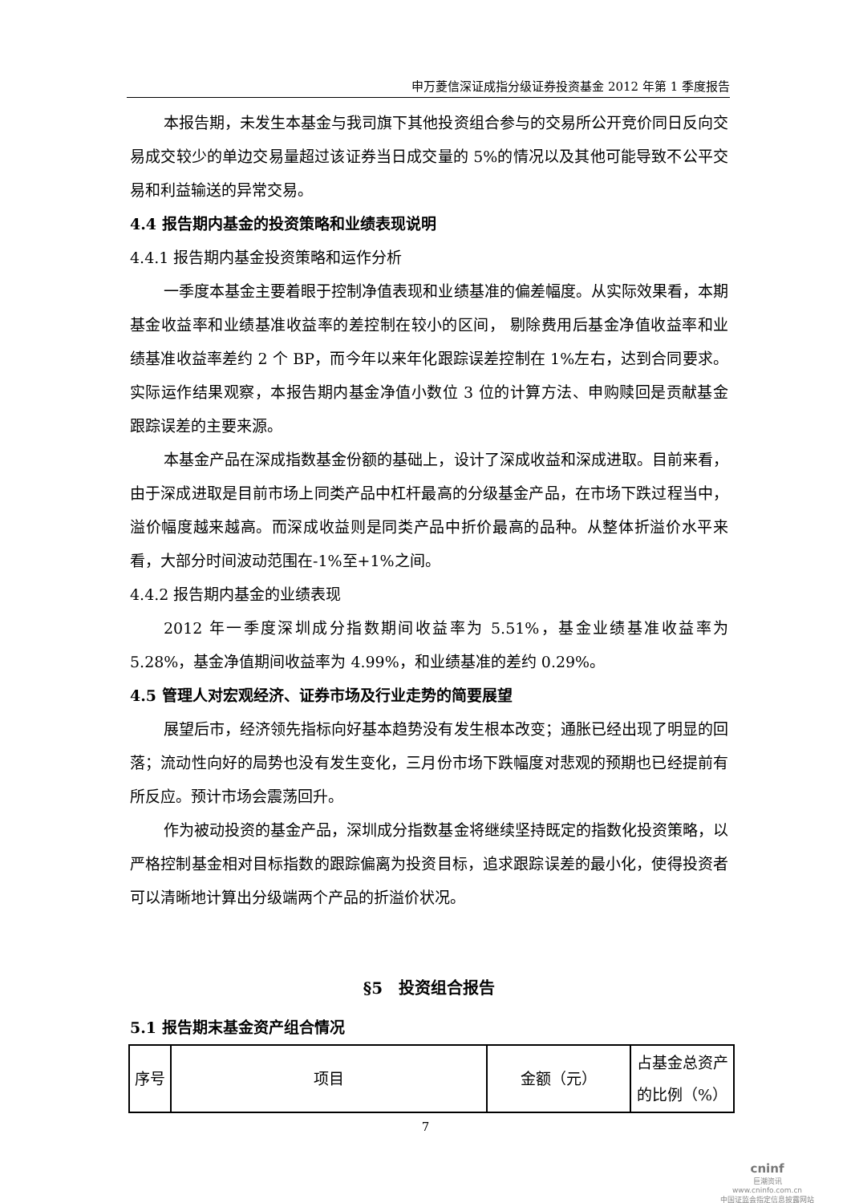申万菱信深证成指分级证券投资基金 2012 年第 1 季度报告
本报告期，未发生本基金与我司旗下其他投资组合参与的交易所公开竞价同日反向交易成交较少的单边交易量超过该证券当日成交量的 5%的情况以及其他可能导致不公平交易和利益输送的异常交易。
4.4 报告期内基金的投资策略和业绩表现说明
4.4.1 报告期内基金投资策略和运作分析
一季度本基金主要着眼于控制净值表现和业绩基准的偏差幅度。从实际效果看，本期基金收益率和业绩基准收益率的差控制在较小的区间， 剔除费用后基金净值收益率和业绩基准收益率差约 2 个 BP，而今年以来年化跟踪误差控制在 1%左右，达到合同要求。实际运作结果观察，本报告期内基金净值小数位 3 位的计算方法、申购赎回是贡献基金跟踪误差的主要来源。
本基金产品在深成指数基金份额的基础上，设计了深成收益和深成进取。目前来看，由于深成进取是目前市场上同类产品中杠杆最高的分级基金产品，在市场下跌过程当中，溢价幅度越来越高。而深成收益则是同类产品中折价最高的品种。从整体折溢价水平来看，大部分时间波动范围在-1%至+1%之间。
4.4.2 报告期内基金的业绩表现
2012 年一季度深圳成分指数期间收益率为 5.51%，基金业绩基准收益率为 5.28%，基金净值期间收益率为 4.99%，和业绩基准的差约 0.29%。
4.5 管理人对宏观经济、证券市场及行业走势的简要展望
展望后市，经济领先指标向好基本趋势没有发生根本改变；通胀已经出现了明显的回落；流动性向好的局势也没有发生变化，三月份市场下跌幅度对悲观的预期也已经提前有所反应。预计市场会震荡回升。
作为被动投资的基金产品，深圳成分指数基金将继续坚持既定的指数化投资策略，以严格控制基金相对目标指数的跟踪偏离为投资目标，追求跟踪误差的最小化，使得投资者可以清晰地计算出分级端两个产品的折溢价状况。
§5　投资组合报告
5.1 报告期末基金资产组合情况
| 序号 | 项目 | 金额（元） | 占基金总资产的比例（%） |
7
cninf
巨潮资讯
www.cninfo.com.cn
中国证监会指定信息披露网站